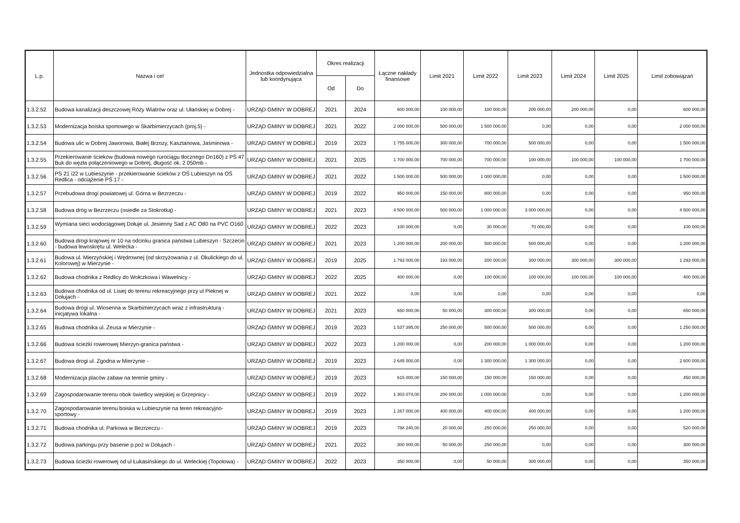| L.p. | Nazwa i cel | Jednostka odpowiedzialna lub koordynująca | Okres realizacji | | Łączne nakłady finansowe | Limit 2021 | Limit 2022 | Limit 2023 | Limit 2024 | Limit 2025 | Limit zobowiązań |
| --- | --- | --- | --- | --- | --- | --- | --- | --- | --- | --- | --- |
| | | | Od | Do | | | | | | | |
| 1.3.2.52 | Budowa kanalizacji deszczowej Róży Wiatrów oraz ul. Ułańskiej w Dobrej - | URZĄD GMINY W DOBREJ | 2021 | 2024 | 600 000,00 | 100 000,00 | 100 000,00 | 200 000,00 | 200 000,00 | 0,00 | 600 000,00 |
| 1.3.2.53 | Modernizacja boiska sportowego w Skarbimierzycach (proj.5) - | URZĄD GMINY W DOBREJ | 2021 | 2022 | 2 000 000,00 | 500 000,00 | 1 500 000,00 | 0,00 | 0,00 | 0,00 | 2 000 000,00 |
| 1.3.2.54 | Budowa ulic w Dobrej Jaworowa, Białej Brzozy, Kasztanowa, Jaśminowa - | URZĄD GMINY W DOBREJ | 2019 | 2023 | 1 755 000,00 | 300 000,00 | 700 000,00 | 500 000,00 | 0,00 | 0,00 | 1 500 000,00 |
| 1.3.2.55 | Przekierowanie ścieków (budowa nowego rurociągu tłocznego Dn160) z PŚ 47 Buk do węzła połączeniowego w Dobrej, długość ok. 2 050mb - | URZĄD GMINY W DOBREJ | 2021 | 2025 | 1 700 000,00 | 700 000,00 | 700 000,00 | 100 000,00 | 100 000,00 | 100 000,00 | 1 700 000,00 |
| 1.3.2.56 | PS 21 i22 w Lubieszynie - przekierowanie ścieków z OŚ Lubieszyn na OŚ Redlica - odciążenie PŚ 17 - | URZĄD GMINY W DOBREJ | 2021 | 2022 | 1 500 000,00 | 500 000,00 | 1 000 000,00 | 0,00 | 0,00 | 0,00 | 1 500 000,00 |
| 1.3.2.57 | Przebudowa drogi powiatowej ul. Górna w Bezrzeczu - | URZĄD GMINY W DOBREJ | 2019 | 2022 | 950 000,00 | 150 000,00 | 800 000,00 | 0,00 | 0,00 | 0,00 | 950 000,00 |
| 1.3.2.58 | Budowa dróg w Bezrzeczu (osiedle za Stokrotką) - | URZĄD GMINY W DOBREJ | 2021 | 2023 | 4 500 000,00 | 500 000,00 | 1 000 000,00 | 3 000 000,00 | 0,00 | 0,00 | 4 500 000,00 |
| 1.3.2.59 | Wymiana sieci wodociągowej Dołuje ul. Jesienny Sad z AC O80 na PVC O160 - | URZĄD GMINY W DOBREJ | 2022 | 2023 | 100 000,00 | 0,00 | 30 000,00 | 70 000,00 | 0,00 | 0,00 | 100 000,00 |
| 1.3.2.60 | Budowa drogi krajowej nr 10 na odcinku granica państwa Lubieszyn - Szczecin - budowa lewoskrętu ul. Welecka - | URZĄD GMINY W DOBREJ | 2021 | 2023 | 1 200 000,00 | 200 000,00 | 500 000,00 | 500 000,00 | 0,00 | 0,00 | 1 200 000,00 |
| 1.3.2.61 | Budowa ul. Mierzyńskiej i Wędrownej (od skrzyżowania z ul. Okulickiego do ul. Kolorowej) w Mierzynie - | URZĄD GMINY W DOBREJ | 2019 | 2025 | 1 793 000,00 | 193 000,00 | 200 000,00 | 300 000,00 | 300 000,00 | 300 000,00 | 1 293 000,00 |
| 1.3.2.62 | Budowa chodnika z Redlicy do Wołczkowa i Wawelnicy - | URZĄD GMINY W DOBREJ | 2022 | 2025 | 400 000,00 | 0,00 | 100 000,00 | 100 000,00 | 100 000,00 | 100 000,00 | 400 000,00 |
| 1.3.2.63 | Budowa chodnika od ul. Lisiej do terenu rekreacyjnego przy ul Pieknej w Dołujach - | URZĄD GMINY W DOBREJ | 2021 | 2022 | 0,00 | 0,00 | 0,00 | 0,00 | 0,00 | 0,00 | 0,00 |
| 1.3.2.64 | Budowa drogi ul. Wiosenna w Skarbimierzycach wraz z infrastrukturą - inicjatywa lokalna - | URZĄD GMINY W DOBREJ | 2021 | 2023 | 650 000,00 | 50 000,00 | 300 000,00 | 300 000,00 | 0,00 | 0,00 | 650 000,00 |
| 1.3.2.65 | Budowa chodnika ul. Zeusa w Mierzynie - | URZĄD GMINY W DOBREJ | 2019 | 2023 | 1 537 395,00 | 250 000,00 | 500 000,00 | 500 000,00 | 0,00 | 0,00 | 1 250 000,00 |
| 1.3.2.66 | Budowa ścieżki rowerowej Mierzyn-granica państwa - | URZĄD GMINY W DOBREJ | 2022 | 2023 | 1 200 000,00 | 0,00 | 200 000,00 | 1 000 000,00 | 0,00 | 0,00 | 1 200 000,00 |
| 1.3.2.67 | Budowa drogi ul. Zgodna w Mierzynie - | URZĄD GMINY W DOBREJ | 2019 | 2023 | 2 645 000,00 | 0,00 | 1 300 000,00 | 1 300 000,00 | 0,00 | 0,00 | 2 600 000,00 |
| 1.3.2.68 | Modernizacja placów zabaw na terenie gminy - | URZĄD GMINY W DOBREJ | 2019 | 2023 | 615 000,00 | 150 000,00 | 150 000,00 | 150 000,00 | 0,00 | 0,00 | 450 000,00 |
| 1.3.2.69 | Zagospodarowanie terenu obok świetlicy wiejskiej w Grzepnicy - | URZĄD GMINY W DOBREJ | 2019 | 2022 | 1 303 074,00 | 200 000,00 | 1 000 000,00 | 0,00 | 0,00 | 0,00 | 1 200 000,00 |
| 1.3.2.70 | Zagospodarowanie terenu boiska w Lubieszynie na teren rekreacyjno-sportowy - | URZĄD GMINY W DOBREJ | 2019 | 2023 | 1 267 000,00 | 400 000,00 | 400 000,00 | 400 000,00 | 0,00 | 0,00 | 1 200 000,00 |
| 1.3.2.71 | Budowa chodnika ul. Parkowa w Bezrzeczu - | URZĄD GMINY W DOBREJ | 2019 | 2023 | 788 240,00 | 20 000,00 | 250 000,00 | 250 000,00 | 0,00 | 0,00 | 520 000,00 |
| 1.3.2.72 | Budowa parkingu przy basenie p.poż w Dołujach - | URZĄD GMINY W DOBREJ | 2021 | 2022 | 300 000,00 | 50 000,00 | 250 000,00 | 0,00 | 0,00 | 0,00 | 300 000,00 |
| 1.3.2.73 | Budowa ścieżki rowerowej od ul Łukasińskiego do ul. Weleckiej (Topolowa) - | URZĄD GMINY W DOBREJ | 2022 | 2023 | 350 000,00 | 0,00 | 50 000,00 | 300 000,00 | 0,00 | 0,00 | 350 000,00 |